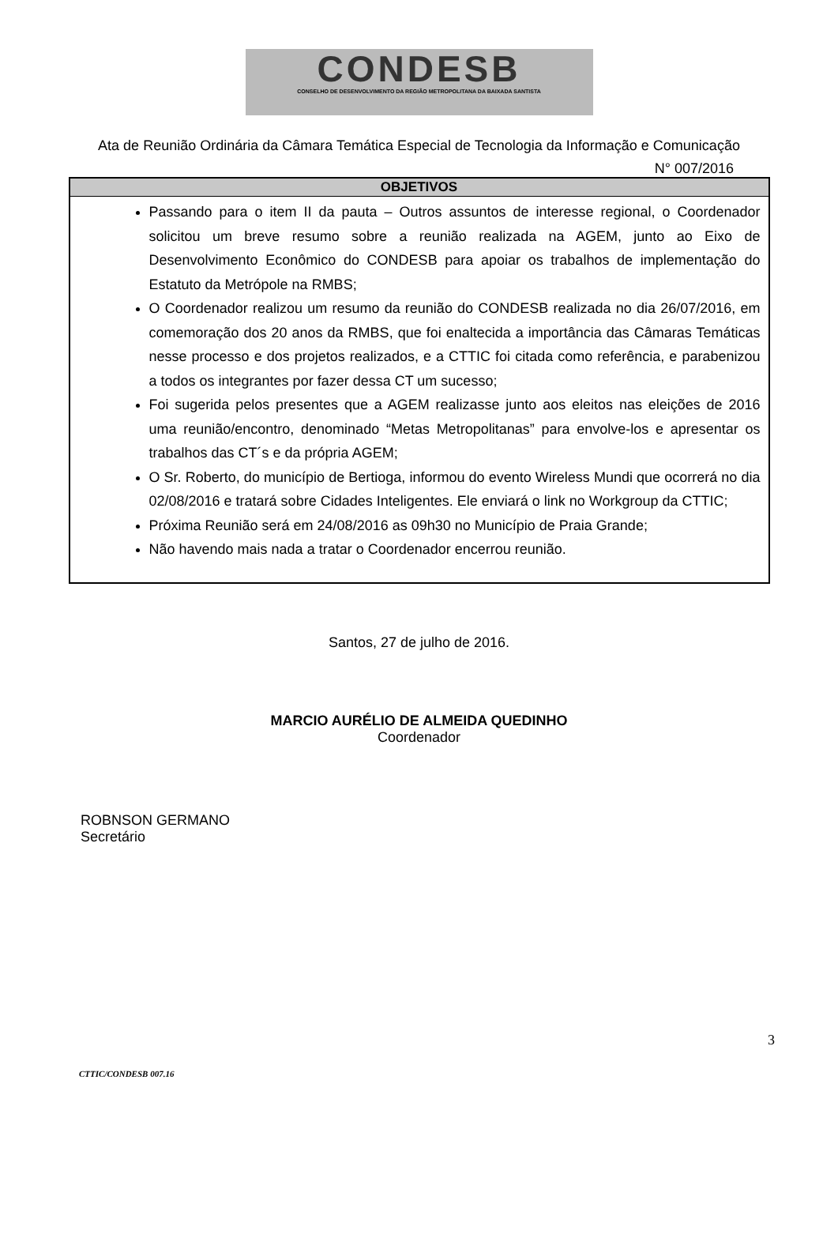CONDESB
CONSELHO DE DESENVOLVIMENTO DA REGIÃO METROPOLITANA DA BAIXADA SANTISTA
Ata de Reunião Ordinária da Câmara Temática Especial de Tecnologia da Informação e Comunicação
N° 007/2016
| OBJETIVOS |
| --- |
| Passando para o item II da pauta – Outros assuntos de interesse regional, o Coordenador solicitou um breve resumo sobre a reunião realizada na AGEM, junto ao Eixo de Desenvolvimento Econômico do CONDESB para apoiar os trabalhos de implementação do Estatuto da Metrópole na RMBS; O Coordenador realizou um resumo da reunião do CONDESB realizada no dia 26/07/2016, em comemoração dos 20 anos da RMBS, que foi enaltecida a importância das Câmaras Temáticas nesse processo e dos projetos realizados, e a CTTIC foi citada como referência, e parabenizou a todos os integrantes por fazer dessa CT um sucesso; Foi sugerida pelos presentes que a AGEM realizasse junto aos eleitos nas eleições de 2016 uma reunião/encontro, denominado “Metas Metropolitanas” para envolve-los e apresentar os trabalhos das CT´s e da própria AGEM; O Sr. Roberto, do município de Bertioga, informou do evento Wireless Mundi que ocorrerá no dia 02/08/2016 e tratará sobre Cidades Inteligentes. Ele enviará o link no Workgroup da CTTIC; Próxima Reunião será em 24/08/2016 as 09h30 no Município de Praia Grande; Não havendo mais nada a tratar o Coordenador encerrou reunião. |
Santos, 27 de julho de 2016.
MARCIO AURÉLIO DE ALMEIDA QUEDINHO
Coordenador
ROBNSON GERMANO
Secretário
3
CTTIC/CONDESB 007.16